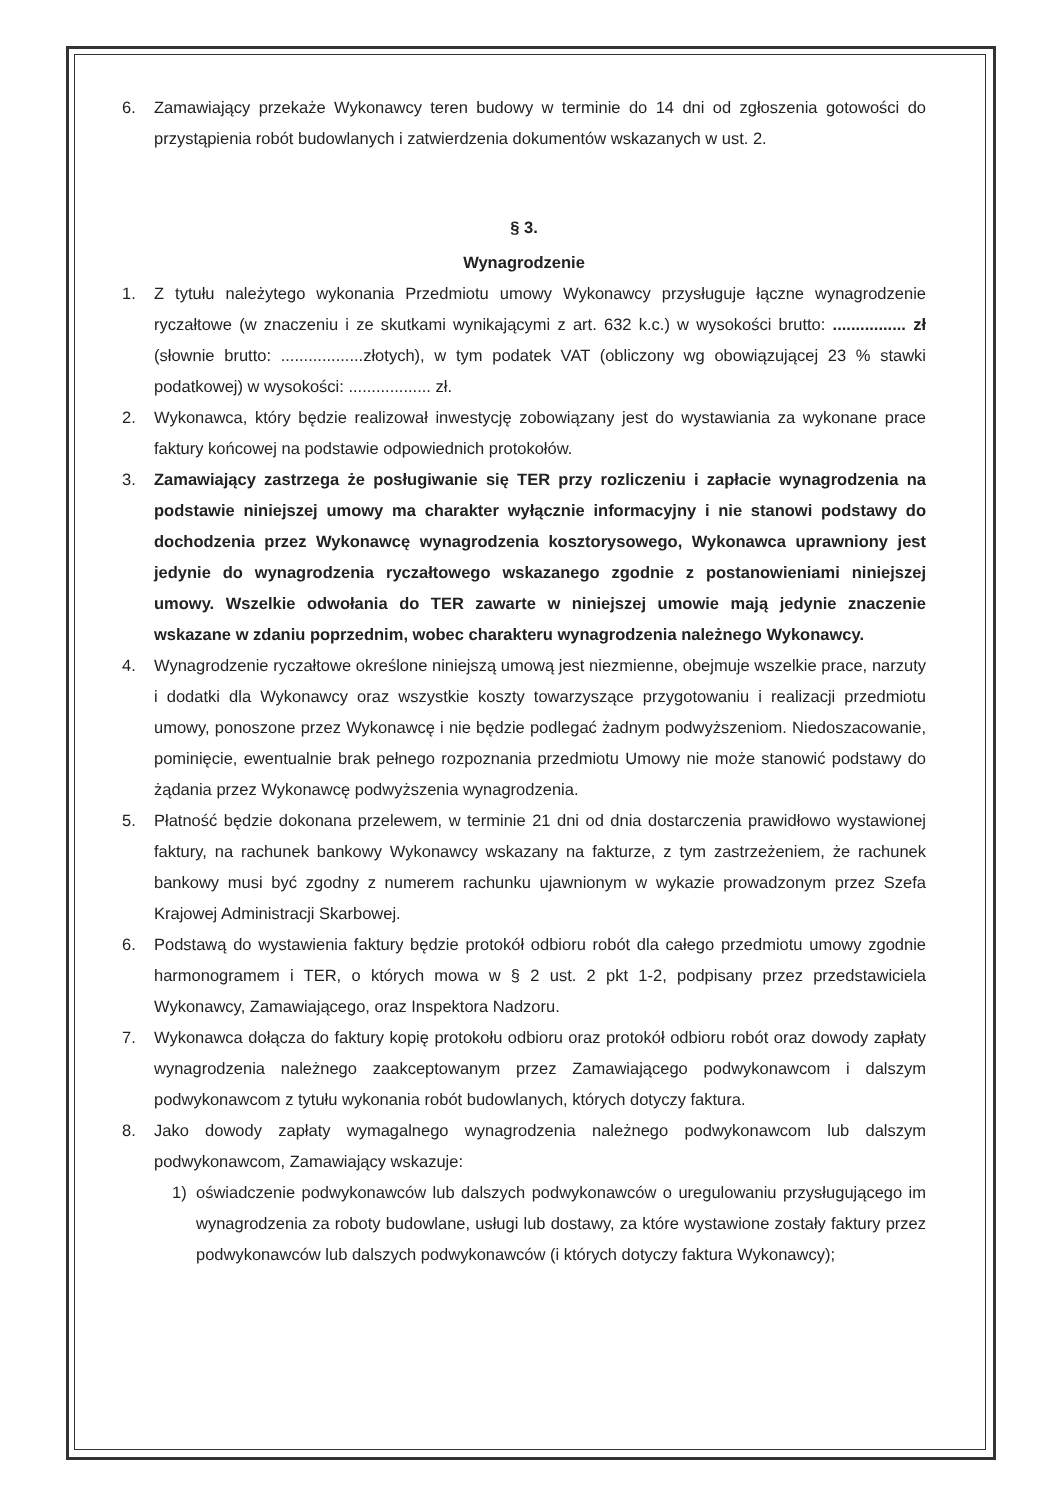6. Zamawiający przekaże Wykonawcy teren budowy w terminie do 14 dni od zgłoszenia gotowości do przystąpienia robót budowlanych i zatwierdzenia dokumentów wskazanych w ust. 2.
§ 3.
Wynagrodzenie
1. Z tytułu należytego wykonania Przedmiotu umowy Wykonawcy przysługuje łączne wynagrodzenie ryczałtowe (w znaczeniu i ze skutkami wynikającymi z art. 632 k.c.) w wysokości brutto: ................ zł (słownie brutto: ..................złotych), w tym podatek VAT (obliczony wg obowiązującej 23 % stawki podatkowej) w wysokości: .................. zł.
2. Wykonawca, który będzie realizował inwestycję zobowiązany jest do wystawiania za wykonane prace faktury końcowej na podstawie odpowiednich protokołów.
3. Zamawiający zastrzega że posługiwanie się TER przy rozliczeniu i zapłacie wynagrodzenia na podstawie niniejszej umowy ma charakter wyłącznie informacyjny i nie stanowi podstawy do dochodzenia przez Wykonawcę wynagrodzenia kosztorysowego, Wykonawca uprawniony jest jedynie do wynagrodzenia ryczałtowego wskazanego zgodnie z postanowieniami niniejszej umowy. Wszelkie odwołania do TER zawarte w niniejszej umowie mają jedynie znaczenie wskazane w zdaniu poprzednim, wobec charakteru wynagrodzenia należnego Wykonawcy.
4. Wynagrodzenie ryczałtowe określone niniejszą umową jest niezmienne, obejmuje wszelkie prace, narzuty i dodatki dla Wykonawcy oraz wszystkie koszty towarzyszące przygotowaniu i realizacji przedmiotu umowy, ponoszone przez Wykonawcę i nie będzie podlegać żadnym podwyższeniom. Niedoszacowanie, pominięcie, ewentualnie brak pełnego rozpoznania przedmiotu Umowy nie może stanowić podstawy do żądania przez Wykonawcę podwyższenia wynagrodzenia.
5. Płatność będzie dokonana przelewem, w terminie 21 dni od dnia dostarczenia prawidłowo wystawionej faktury, na rachunek bankowy Wykonawcy wskazany na fakturze, z tym zastrzeżeniem, że rachunek bankowy musi być zgodny z numerem rachunku ujawnionym w wykazie prowadzonym przez Szefa Krajowej Administracji Skarbowej.
6. Podstawą do wystawienia faktury będzie protokół odbioru robót dla całego przedmiotu umowy zgodnie harmonogramem i TER, o których mowa w § 2 ust. 2 pkt 1-2, podpisany przez przedstawiciela Wykonawcy, Zamawiającego, oraz Inspektora Nadzoru.
7. Wykonawca dołącza do faktury kopię protokołu odbioru oraz protokół odbioru robót oraz dowody zapłaty wynagrodzenia należnego zaakceptowanym przez Zamawiającego podwykonawcom i dalszym podwykonawcom z tytułu wykonania robót budowlanych, których dotyczy faktura.
8. Jako dowody zapłaty wymagalnego wynagrodzenia należnego podwykonawcom lub dalszym podwykonawcom, Zamawiający wskazuje:
1) oświadczenie podwykonawców lub dalszych podwykonawców o uregulowaniu przysługującego im wynagrodzenia za roboty budowlane, usługi lub dostawy, za które wystawione zostały faktury przez podwykonawców lub dalszych podwykonawców (i których dotyczy faktura Wykonawcy);